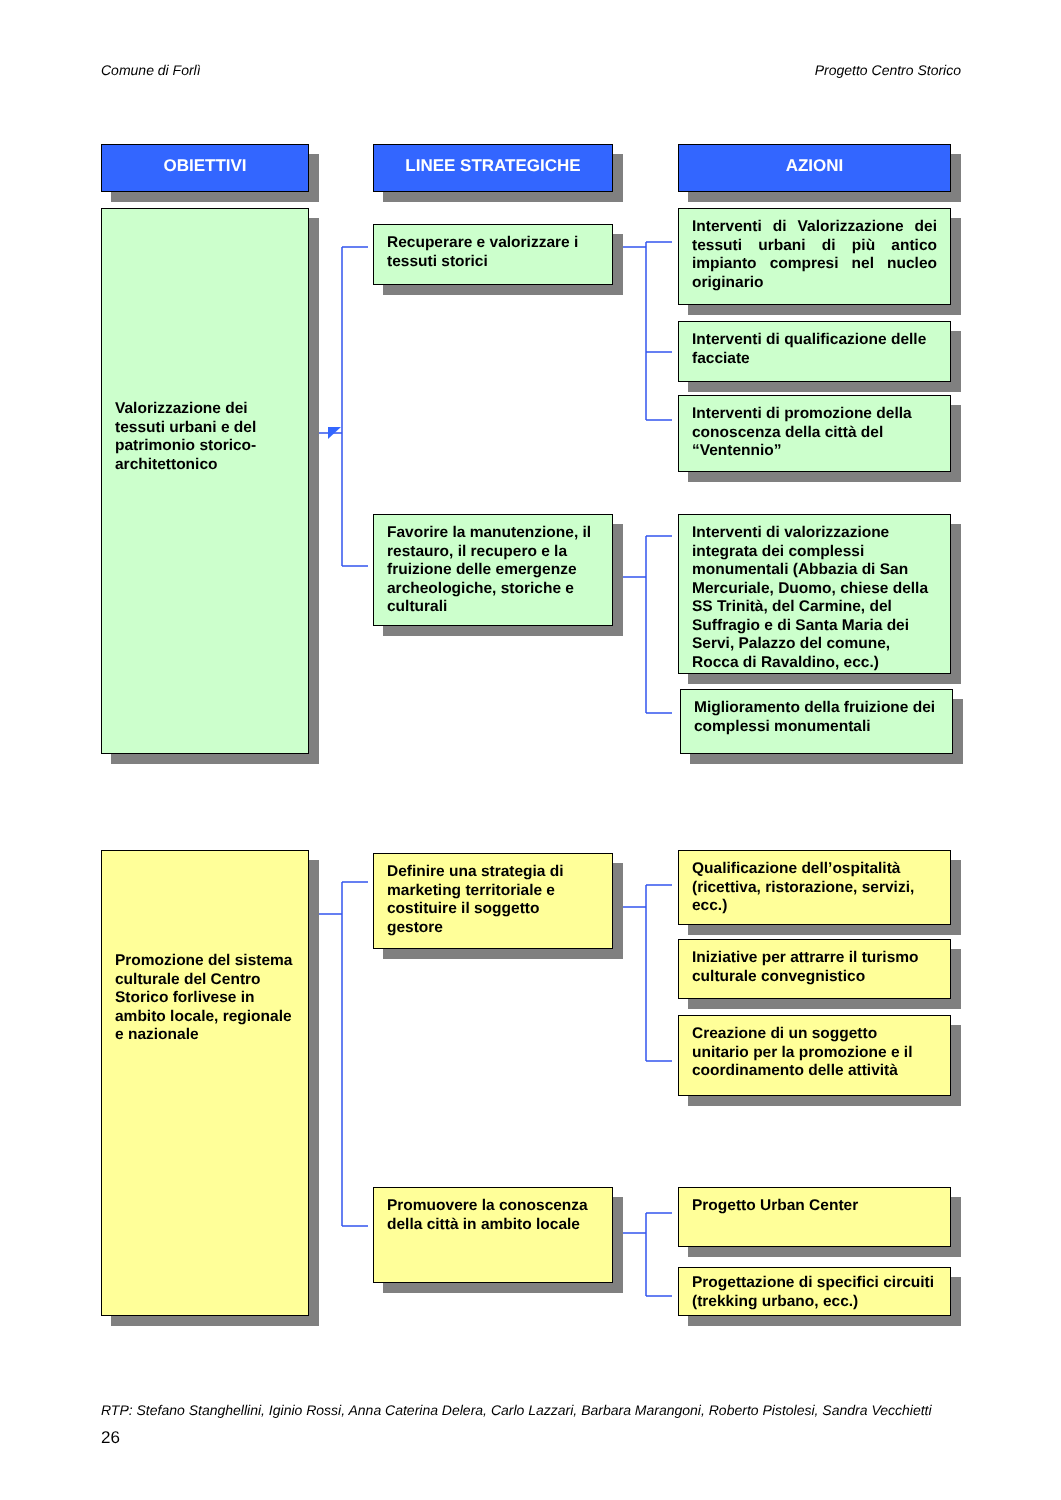Comune di Forlì Progetto Centro Storico
OBIETTIVI LINEE STRATEGICHE AZIONI
Valorizzazione dei tessuti urbani e del patrimonio storico-architettonico
Recuperare e valorizzare i tessuti storici
Favorire la manutenzione, il restauro, il recupero e la fruizione delle emergenze archeologiche, storiche e culturali
Interventi di Valorizzazione dei tessuti urbani di più antico impianto compresi nel nucleo originario
Interventi di qualificazione delle facciate
Interventi di promozione della conoscenza della città del “Ventennio”
Interventi di valorizzazione integrata dei complessi monumentali (Abbazia di San Mercuriale, Duomo, chiese della SS Trinità, del Carmine, del Suffragio e di Santa Maria dei Servi, Palazzo del comune, Rocca di Ravaldino, ecc.)
Miglioramento della fruizione dei complessi monumentali
Promozione del sistema culturale del Centro Storico forlivese in ambito locale, regionale e nazionale
Definire una strategia di marketing territoriale e costituire il soggetto gestore
Promuovere la conoscenza della città in ambito locale
Qualificazione dell’ospitalità (ricettiva, ristorazione, servizi, ecc.)
Iniziative per attrarre il turismo culturale convegnistico
Creazione di un soggetto unitario per la promozione e il coordinamento delle attività
Progetto Urban Center
Progettazione di specifici circuiti (trekking urbano, ecc.)
RTP: Stefano Stanghellini, Iginio Rossi, Anna Caterina Delera, Carlo Lazzari, Barbara Marangoni, Roberto Pistolesi, Sandra Vecchietti
26